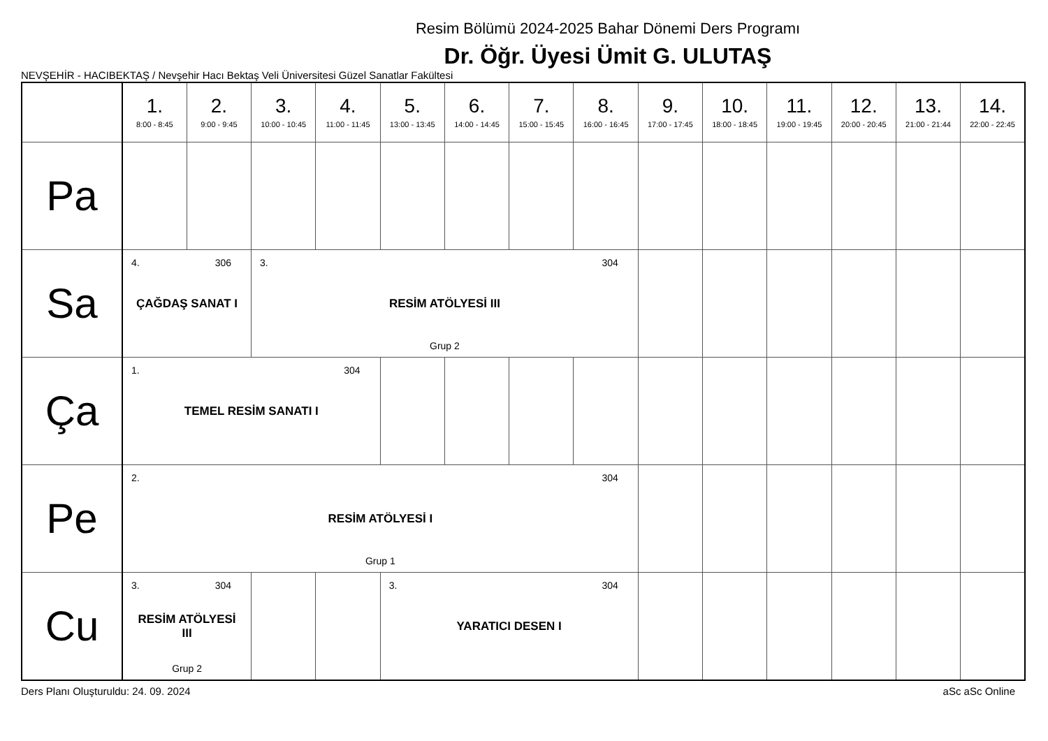Resim Bölümü 2024-2025 Bahar Dönemi Ders Programı
Dr. Öğr. Üyesi Ümit G. ULUTAŞ
NEVŞEHİR - HACIBEKTAŞ / Nevşehir Hacı Bektaş Veli Üniversitesi Güzel Sanatlar Fakültesi
| | 1. 8:00 - 8:45 | 2. 9:00 - 9:45 | 3. 10:00 - 10:45 | 4. 11:00 - 11:45 | 5. 13:00 - 13:45 | 6. 14:00 - 14:45 | 7. 15:00 - 15:45 | 8. 16:00 - 16:45 | 9. 17:00 - 17:45 | 10. 18:00 - 18:45 | 11. 19:00 - 19:45 | 12. 20:00 - 20:45 | 13. 21:00 - 21:44 | 14. 22:00 - 22:45 |
| --- | --- | --- | --- | --- | --- | --- | --- | --- | --- | --- | --- | --- | --- | --- |
| Pa | | | | | | | | | | | | | | |
| Sa | 4. 306 ÇAĞDAŞ SANAT I | | 3. 304 RESİM ATÖLYESİ III Grup 2 | | | | | | | | | | | |
| Ça | 1. 304 TEMEL RESİM SANATI I | | | | | | | | | | | | | |
| Pe | 2. 304 RESİM ATÖLYESİ I Grup 1 | | | | | | | | | | | | | |
| Cu | 3. 304 RESİM ATÖLYESİ III Grup 2 | | | | 3. 304 YARATICI DESEN I | | | | | | | | | |
Ders Planı Oluşturuldu: 24. 09. 2024 aSc aSc Online